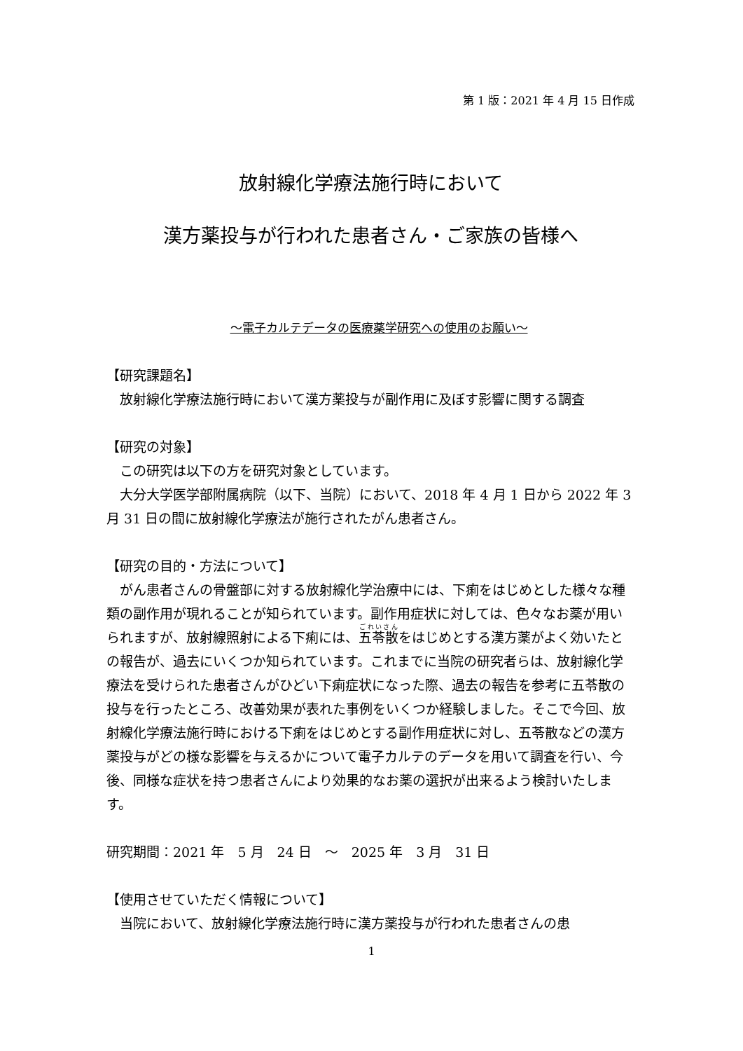第 1 版：2021 年 4 月 15 日作成
放射線化学療法施行時において
漢方薬投与が行われた患者さん・ご家族の皆様へ
～電子カルテデータの医療薬学研究への使用のお願い～
【研究課題名】
　放射線化学療法施行時において漢方薬投与が副作用に及ぼす影響に関する調査
【研究の対象】
　この研究は以下の方を研究対象としています。
　大分大学医学部附属病院（以下、当院）において、2018 年 4 月 1 日から 2022 年 3 月 31 日の間に放射線化学療法が施行されたがん患者さん。
【研究の目的・方法について】
　がん患者さんの骨盤部に対する放射線化学治療中には、下痢をはじめとした様々な種類の副作用が現れることが知られています。副作用症状に対しては、色々なお薬が用いられますが、放射線照射による下痢には、五苓散をはじめとする漢方薬がよく効いたとの報告が、過去にいくつか知られています。これまでに当院の研究者らは、放射線化学療法を受けられた患者さんがひどい下痢症状になった際、過去の報告を参考に五苓散の投与を行ったところ、改善効果が表れた事例をいくつか経験しました。そこで今回、放射線化学療法施行時における下痢をはじめとする副作用症状に対し、五苓散などの漢方薬投与がどの様な影響を与えるかについて電子カルテのデータを用いて調査を行い、今後、同様な症状を持つ患者さんにより効果的なお薬の選択が出来るよう検討いたします。
研究期間：2021 年　5 月　24 日　～　2025 年　3 月　31 日
【使用させていただく情報について】
　当院において、放射線化学療法施行時に漢方薬投与が行われた患者さんの患
1